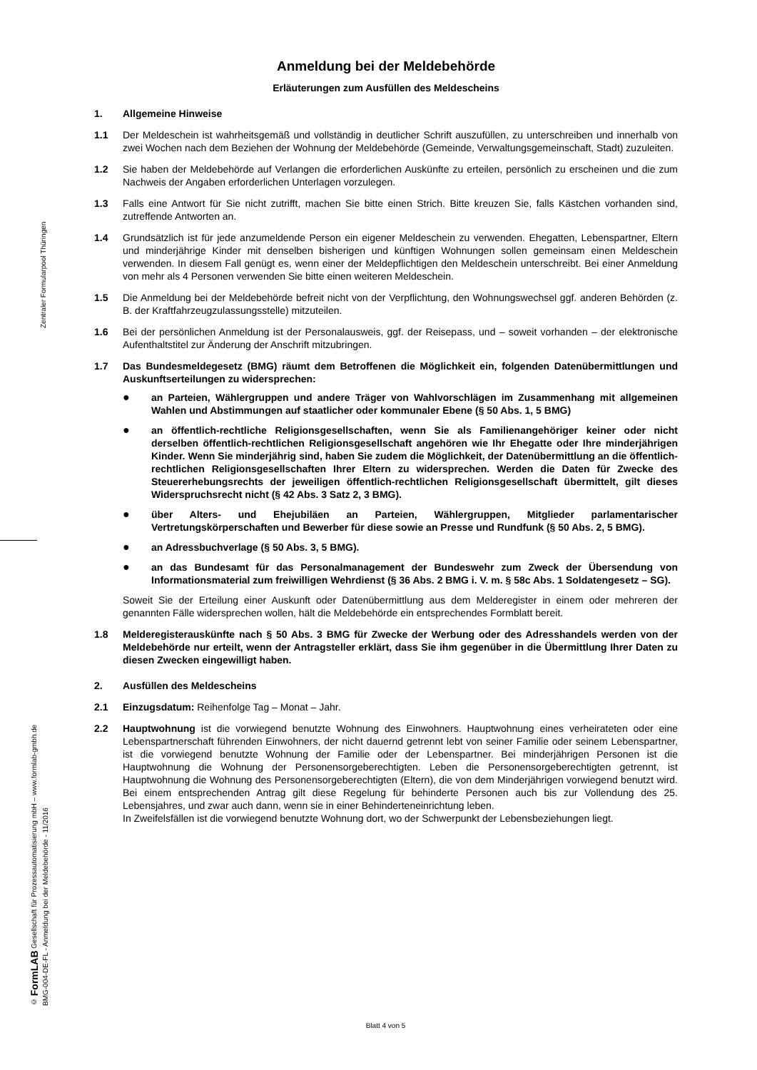Zentraler Formularpool Thüringen
© FormLAB Gesellschaft für Prozessautomatisierung mbH – www.formlab-gmbh.de
BMG-004-DE-FL - Anmeldung bei der Meldebehörde - 11/2016
Anmeldung bei der Meldebehörde
Erläuterungen zum Ausfüllen des Meldescheins
1. Allgemeine Hinweise
1.1 Der Meldeschein ist wahrheitsgemäß und vollständig in deutlicher Schrift auszufüllen, zu unterschreiben und innerhalb von zwei Wochen nach dem Beziehen der Wohnung der Meldebehörde (Gemeinde, Verwaltungsgemeinschaft, Stadt) zuzuleiten.
1.2 Sie haben der Meldebehörde auf Verlangen die erforderlichen Auskünfte zu erteilen, persönlich zu erscheinen und die zum Nachweis der Angaben erforderlichen Unterlagen vorzulegen.
1.3 Falls eine Antwort für Sie nicht zutrifft, machen Sie bitte einen Strich. Bitte kreuzen Sie, falls Kästchen vorhanden sind, zutreffende Antworten an.
1.4 Grundsätzlich ist für jede anzumeldende Person ein eigener Meldeschein zu verwenden. Ehegatten, Lebenspartner, Eltern und minderjährige Kinder mit denselben bisherigen und künftigen Wohnungen sollen gemeinsam einen Meldeschein verwenden. In diesem Fall genügt es, wenn einer der Meldepflichtigen den Meldeschein unterschreibt. Bei einer Anmeldung von mehr als 4 Personen verwenden Sie bitte einen weiteren Meldeschein.
1.5 Die Anmeldung bei der Meldebehörde befreit nicht von der Verpflichtung, den Wohnungswechsel ggf. anderen Behörden (z. B. der Kraftfahrzeugzulassungsstelle) mitzuteilen.
1.6 Bei der persönlichen Anmeldung ist der Personalausweis, ggf. der Reisepass, und – soweit vorhanden – der elektronische Aufenthaltstitel zur Änderung der Anschrift mitzubringen.
1.7 Das Bundesmeldegesetz (BMG) räumt dem Betroffenen die Möglichkeit ein, folgenden Datenübermittlungen und Auskunftserteilungen zu widersprechen:
● an Parteien, Wählergruppen und andere Träger von Wahlvorschlägen im Zusammenhang mit allgemeinen Wahlen und Abstimmungen auf staatlicher oder kommunaler Ebene (§ 50 Abs. 1, 5 BMG)
● an öffentlich-rechtliche Religionsgesellschaften, wenn Sie als Familienangehöriger keiner oder nicht derselben öffentlich-rechtlichen Religionsgesellschaft angehören wie Ihr Ehegatte oder Ihre minderjährigen Kinder. Wenn Sie minderjährig sind, haben Sie zudem die Möglichkeit, der Datenübermittlung an die öffentlich-rechtlichen Religionsgesellschaften Ihrer Eltern zu widersprechen. Werden die Daten für Zwecke des Steuererhebungsrechts der jeweiligen öffentlich-rechtlichen Religionsgesellschaft übermittelt, gilt dieses Widerspruchsrecht nicht (§ 42 Abs. 3 Satz 2, 3 BMG).
● über Alters- und Ehejubiläen an Parteien, Wählergruppen, Mitglieder parlamentarischer Vertretungskörperschaften und Bewerber für diese sowie an Presse und Rundfunk (§ 50 Abs. 2, 5 BMG).
● an Adressbuchverlage (§ 50 Abs. 3, 5 BMG).
● an das Bundesamt für das Personalmanagement der Bundeswehr zum Zweck der Übersendung von Informationsmaterial zum freiwilligen Wehrdienst (§ 36 Abs. 2 BMG i. V. m. § 58c Abs. 1 Soldatengesetz – SG).
Soweit Sie der Erteilung einer Auskunft oder Datenübermittlung aus dem Melderegister in einem oder mehreren der genannten Fälle widersprechen wollen, hält die Meldebehörde ein entsprechendes Formblatt bereit.
1.8 Melderegisterauskünfte nach § 50 Abs. 3 BMG für Zwecke der Werbung oder des Adresshandels werden von der Meldebehörde nur erteilt, wenn der Antragsteller erklärt, dass Sie ihm gegenüber in die Übermittlung Ihrer Daten zu diesen Zwecken eingewilligt haben.
2. Ausfüllen des Meldescheins
2.1 Einzugsdatum: Reihenfolge Tag – Monat – Jahr.
2.2 Hauptwohnung ist die vorwiegend benutzte Wohnung des Einwohners. Hauptwohnung eines verheirateten oder eine Lebenspartnerschaft führenden Einwohners, der nicht dauernd getrennt lebt von seiner Familie oder seinem Lebenspartner, ist die vorwiegend benutzte Wohnung der Familie oder der Lebenspartner. Bei minderjährigen Personen ist die Hauptwohnung die Wohnung der Personensorgeberechtigten. Leben die Personensorgeberechtigten getrennt, ist Hauptwohnung die Wohnung des Personensorgeberechtigten (Eltern), die von dem Minderjährigen vorwiegend benutzt wird. Bei einem entsprechenden Antrag gilt diese Regelung für behinderte Personen auch bis zur Vollendung des 25. Lebensjahres, und zwar auch dann, wenn sie in einer Behinderteneinrichtung leben.
In Zweifelsfällen ist die vorwiegend benutzte Wohnung dort, wo der Schwerpunkt der Lebensbeziehungen liegt.
Blatt 4 von 5